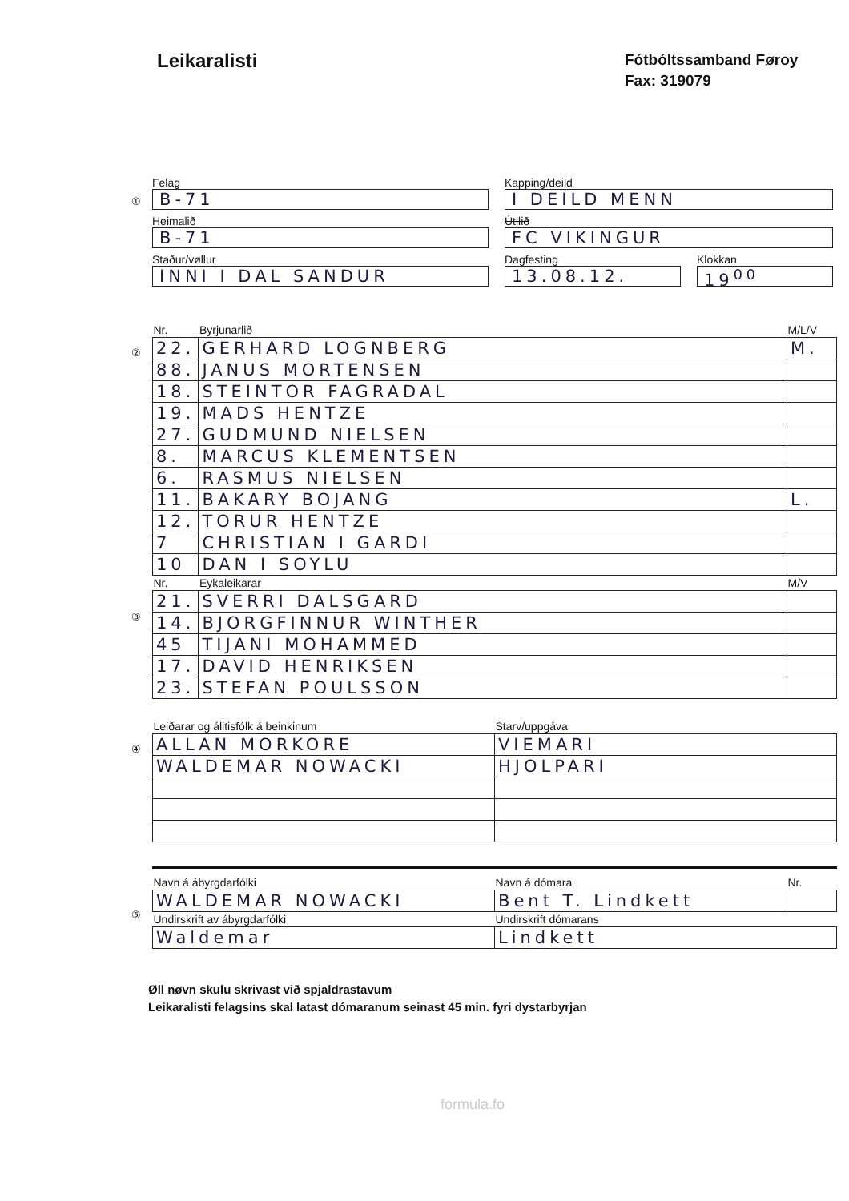Leikaralisti
Fótbóltssamband Føroy
Fax: 319079
Felag
B-71
Heimalið
B-71
Staður/vøllur
INNI I DAL SANDUR
Kapping/deild
I DEILD MENN
Útilið
FC VIKINGUR
Dagfesting
13.08.12.
Klokkan
19<sup>00</sup>
①
②
| Nr. | Byrjunarlið | M/L/V |
| --- | --- | --- |
| 22. | GERHARD LOGNBERG | M. |
| 88. | JANUS MORTENSEN | |
| 18. | STEINTOR FAGRADAL | |
| 19. | MADS HENTZE | |
| 27. | GUDMUND NIELSEN | |
| 8. | MARCUS KLEMENTSEN | |
| 6. | RASMUS NIELSEN | |
| 11. | BAKARY BOJANG | L. |
| 12. | TORUR HENTZE | |
| 7 | CHRISTIAN I GARDI | |
| 10 | DAN I SOYLU | |
| Nr. | Eykaleikarar | M/V |
| 21. | SVERRI DALSGARD | |
| 14. | BJORGFINNUR WINTHER | |
| 45 | TIJANI MOHAMMED | |
| 17. | DAVID HENRIKSEN | |
| 23. | STEFAN POULSSON | |
③
④
| Leiðarar og álitisfólk á beinkinum | Starv/uppgáva |
| --- | --- |
| ALLAN MORKORE | VIEMARI |
| WALDEMAR NOWACKI | HJOLPARI |
⑤
| Navn á ábyrgdarfólki | Navn á dómara | Nr. |
| --- | --- | --- |
| WALDEMAR NOWACKI | Bent T. Lindkett | |
| Undirskrift av ábyrgdarfólki | Undirskrift dómarans | |
| Waldemar | Lindkett | |
Øll nøvn skulu skrivast við spjaldrastavum
Leikaralisti felagsins skal latast dómaranum seinast 45 min. fyri dystarbyrjan
formula.fo